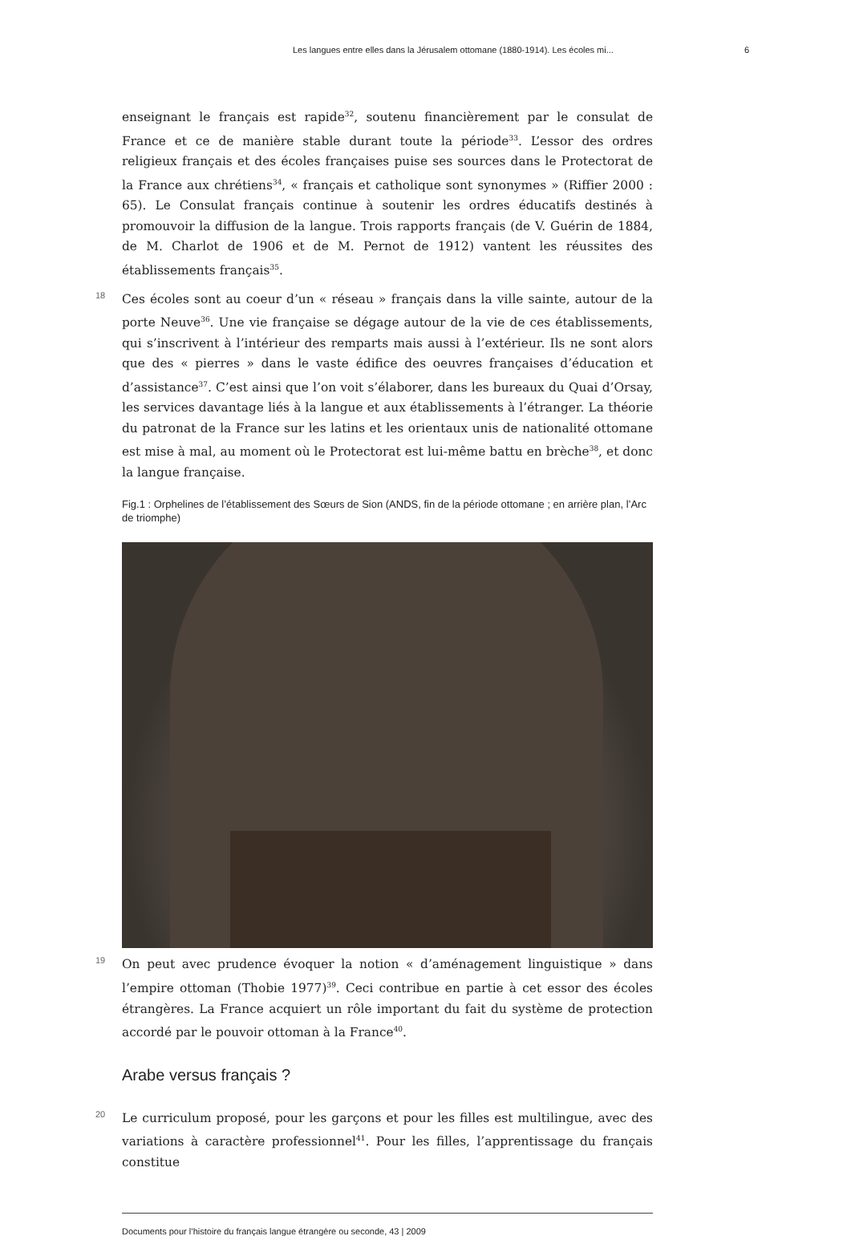Les langues entre elles dans la Jérusalem ottomane (1880-1914). Les écoles mi... 6
enseignant le français est rapide<sup>32</sup>, soutenu financièrement par le consulat de France et ce de manière stable durant toute la période<sup>33</sup>. L’essor des ordres religieux français et des écoles françaises puise ses sources dans le Protectorat de la France aux chrétiens<sup>34</sup>, « français et catholique sont synonymes » (Riffier 2000 : 65). Le Consulat français continue à soutenir les ordres éducatifs destinés à promouvoir la diffusion de la langue. Trois rapports français (de V. Guérin de 1884, de M. Charlot de 1906 et de M. Pernot de 1912) vantent les réussites des établissements français<sup>35</sup>.
18 Ces écoles sont au coeur d’un « réseau » français dans la ville sainte, autour de la porte Neuve<sup>36</sup>. Une vie française se dégage autour de la vie de ces établissements, qui s’inscrivent à l’intérieur des remparts mais aussi à l’extérieur. Ils ne sont alors que des « pierres » dans le vaste édifice des oeuvres françaises d’éducation et d’assistance<sup>37</sup>. C’est ainsi que l’on voit s’élaborer, dans les bureaux du Quai d’Orsay, les services davantage liés à la langue et aux établissements à l’étranger. La théorie du patronat de la France sur les latins et les orientaux unis de nationalité ottomane est mise à mal, au moment où le Protectorat est lui-même battu en brèche<sup>38</sup>, et donc la langue française.
Fig.1 : Orphelines de l’établissement des Sœurs de Sion (ANDS, fin de la période ottomane ; en arrière plan, l’Arc de triomphe)
19 On peut avec prudence évoquer la notion « d’aménagement linguistique » dans l’empire ottoman (Thobie 1977)<sup>39</sup>. Ceci contribue en partie à cet essor des écoles étrangères. La France acquiert un rôle important du fait du système de protection accordé par le pouvoir ottoman à la France<sup>40</sup>.
Arabe versus français ?
20 Le curriculum proposé, pour les garçons et pour les filles est multilingue, avec des variations à caractère professionnel<sup>41</sup>. Pour les filles, l’apprentissage du français constitue
Documents pour l’histoire du français langue étrangère ou seconde, 43 | 2009